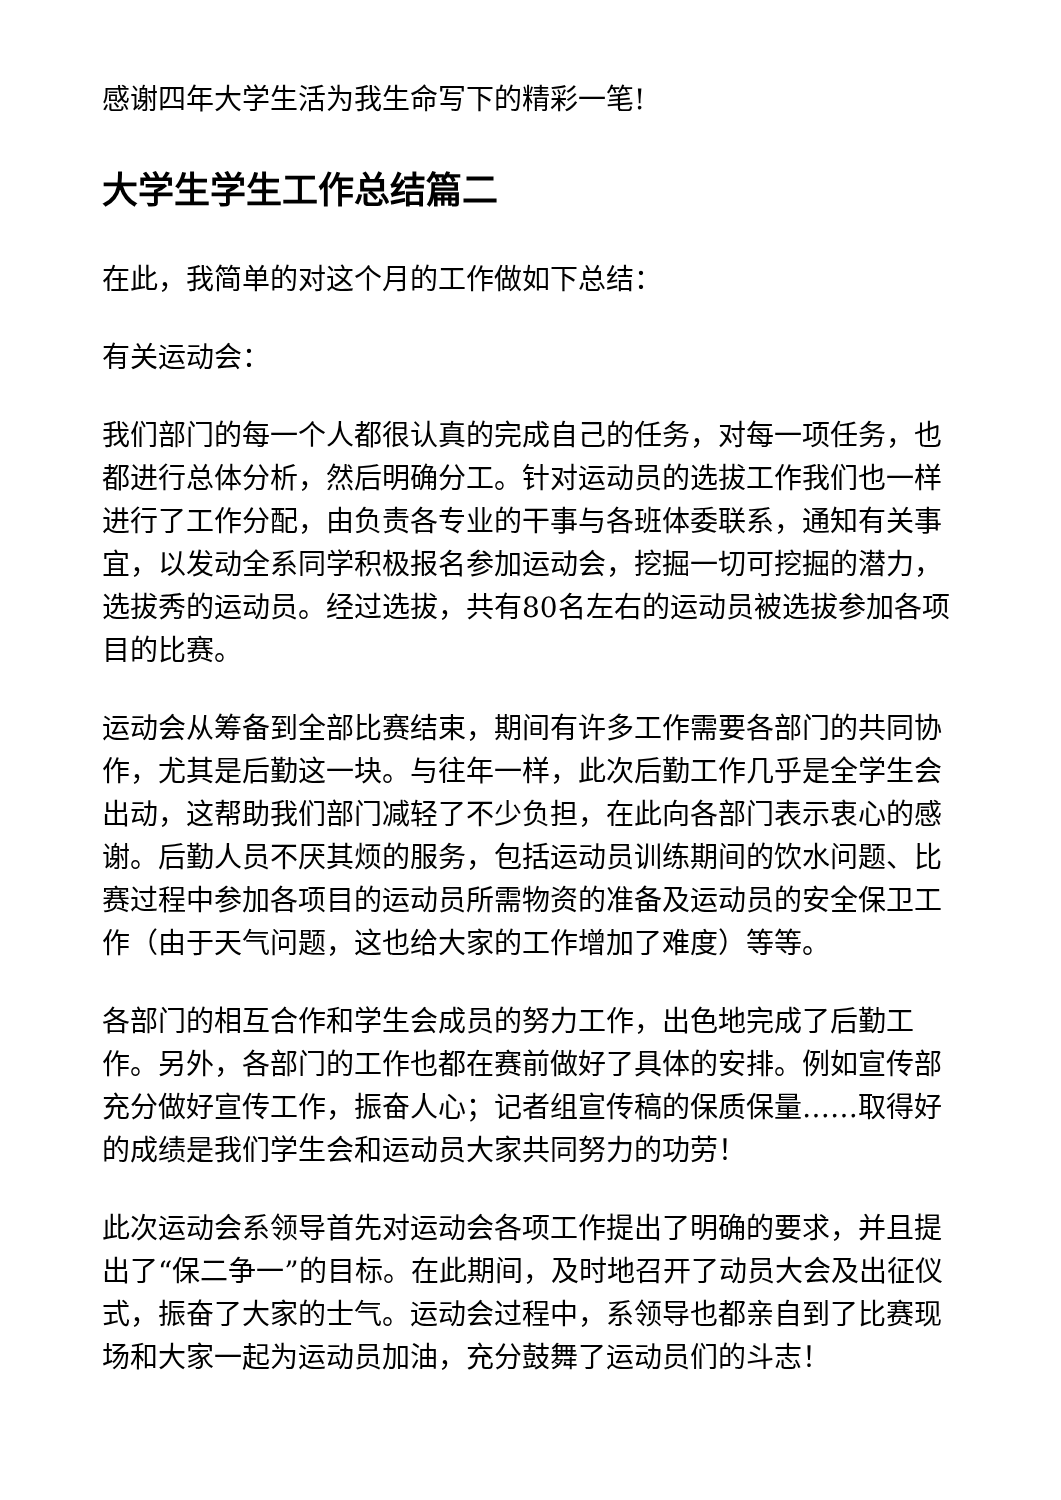感谢四年大学生活为我生命写下的精彩一笔!
大学生学生工作总结篇二
在此，我简单的对这个月的工作做如下总结：
有关运动会：
我们部门的每一个人都很认真的完成自己的任务，对每一项任务，也都进行总体分析，然后明确分工。针对运动员的选拔工作我们也一样进行了工作分配，由负责各专业的干事与各班体委联系，通知有关事宜，以发动全系同学积极报名参加运动会，挖掘一切可挖掘的潜力，选拔秀的运动员。经过选拔，共有80名左右的运动员被选拔参加各项目的比赛。
运动会从筹备到全部比赛结束，期间有许多工作需要各部门的共同协作，尤其是后勤这一块。与往年一样，此次后勤工作几乎是全学生会出动，这帮助我们部门减轻了不少负担，在此向各部门表示衷心的感谢。后勤人员不厌其烦的服务，包括运动员训练期间的饮水问题、比赛过程中参加各项目的运动员所需物资的准备及运动员的安全保卫工作（由于天气问题，这也给大家的工作增加了难度）等等。
各部门的相互合作和学生会成员的努力工作，出色地完成了后勤工作。另外，各部门的工作也都在赛前做好了具体的安排。例如宣传部充分做好宣传工作，振奋人心；记者组宣传稿的保质保量……取得好的成绩是我们学生会和运动员大家共同努力的功劳！
此次运动会系领导首先对运动会各项工作提出了明确的要求，并且提出了“保二争一”的目标。在此期间，及时地召开了动员大会及出征仪式，振奋了大家的士气。运动会过程中，系领导也都亲自到了比赛现场和大家一起为运动员加油，充分鼓舞了运动员们的斗志！